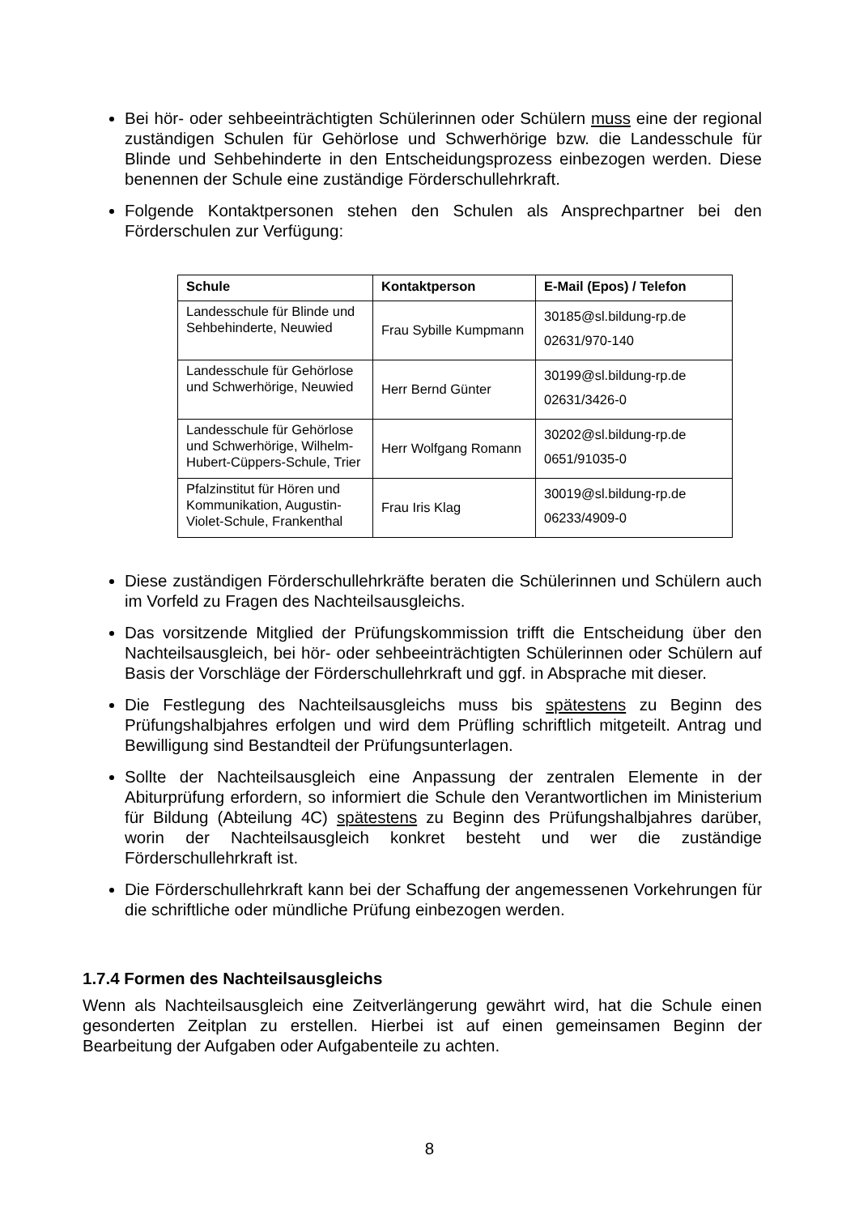Bei hör- oder sehbeeinträchtigten Schülerinnen oder Schülern muss eine der regional zuständigen Schulen für Gehörlose und Schwerhörige bzw. die Landesschule für Blinde und Sehbehinderte in den Entscheidungsprozess einbezogen werden. Diese benennen der Schule eine zuständige Förderschullehrkraft.
Folgende Kontaktpersonen stehen den Schulen als Ansprechpartner bei den Förderschulen zur Verfügung:
| Schule | Kontaktperson | E-Mail (Epos) / Telefon |
| --- | --- | --- |
| Landesschule für Blinde und Sehbehinderte, Neuwied | Frau Sybille Kumpmann | 30185@sl.bildung-rp.de 02631/970-140 |
| Landesschule für Gehörlose und Schwerhörige, Neuwied | Herr Bernd Günter | 30199@sl.bildung-rp.de 02631/3426-0 |
| Landesschule für Gehörlose und Schwerhörige, Wilhelm-Hubert-Cüppers-Schule, Trier | Herr Wolfgang Romann | 30202@sl.bildung-rp.de 0651/91035-0 |
| Pfalzinstitut für Hören und Kommunikation, Augustin-Violet-Schule, Frankenthal | Frau Iris Klag | 30019@sl.bildung-rp.de 06233/4909-0 |
Diese zuständigen Förderschullehrkräfte beraten die Schülerinnen und Schülern auch im Vorfeld zu Fragen des Nachteilsausgleichs.
Das vorsitzende Mitglied der Prüfungskommission trifft die Entscheidung über den Nachteilsausgleich, bei hör- oder sehbeeinträchtigten Schülerinnen oder Schülern auf Basis der Vorschläge der Förderschullehrkraft und ggf. in Absprache mit dieser.
Die Festlegung des Nachteilsausgleichs muss bis spätestens zu Beginn des Prüfungshalbjahres erfolgen und wird dem Prüfling schriftlich mitgeteilt. Antrag und Bewilligung sind Bestandteil der Prüfungsunterlagen.
Sollte der Nachteilsausgleich eine Anpassung der zentralen Elemente in der Abiturprüfung erfordern, so informiert die Schule den Verantwortlichen im Ministerium für Bildung (Abteilung 4C) spätestens zu Beginn des Prüfungshalbjahres darüber, worin der Nachteilsausgleich konkret besteht und wer die zuständige Förderschullehrkraft ist.
Die Förderschullehrkraft kann bei der Schaffung der angemessenen Vorkehrungen für die schriftliche oder mündliche Prüfung einbezogen werden.
1.7.4 Formen des Nachteilsausgleichs
Wenn als Nachteilsausgleich eine Zeitverlängerung gewährt wird, hat die Schule einen gesonderten Zeitplan zu erstellen. Hierbei ist auf einen gemeinsamen Beginn der Bearbeitung der Aufgaben oder Aufgabenteile zu achten.
8